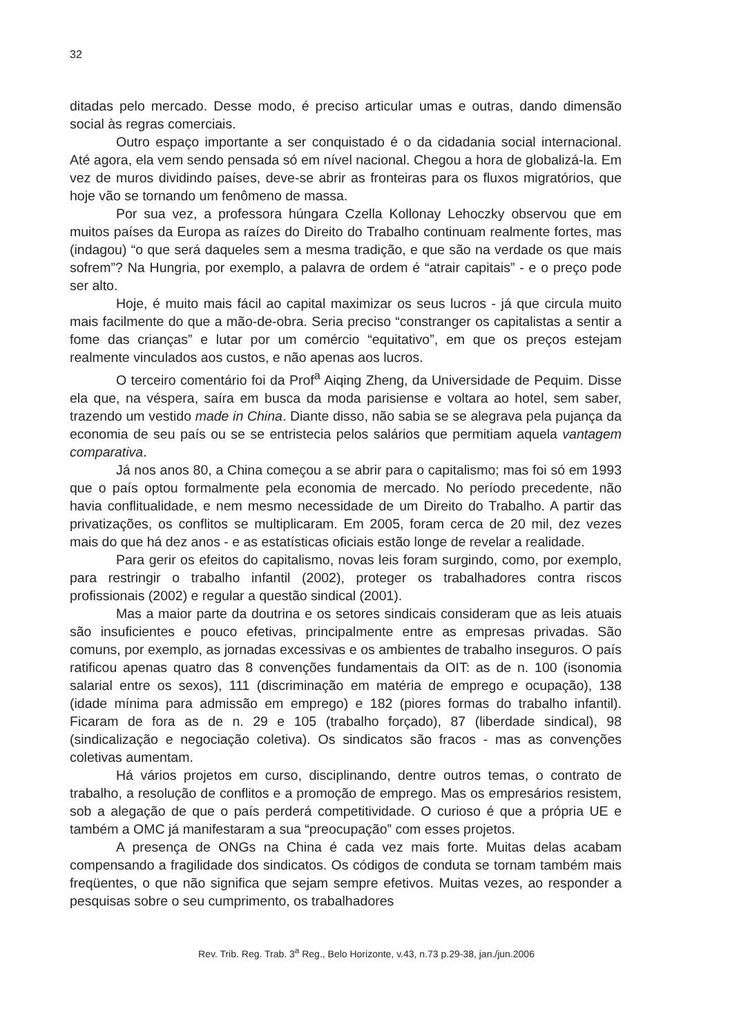32
ditadas pelo mercado. Desse modo, é preciso articular umas e outras, dando dimensão social às regras comerciais.
Outro espaço importante a ser conquistado é o da cidadania social internacional. Até agora, ela vem sendo pensada só em nível nacional. Chegou a hora de globalizá-la. Em vez de muros dividindo países, deve-se abrir as fronteiras para os fluxos migratórios, que hoje vão se tornando um fenômeno de massa.
Por sua vez, a professora húngara Czella Kollonay Lehoczky observou que em muitos países da Europa as raízes do Direito do Trabalho continuam realmente fortes, mas (indagou) “o que será daqueles sem a mesma tradição, e que são na verdade os que mais sofrem”? Na Hungria, por exemplo, a palavra de ordem é “atrair capitais” - e o preço pode ser alto.
Hoje, é muito mais fácil ao capital maximizar os seus lucros - já que circula muito mais facilmente do que a mão-de-obra. Seria preciso “constranger os capitalistas a sentir a fome das crianças” e lutar por um comércio “equitativo”, em que os preços estejam realmente vinculados aos custos, e não apenas aos lucros.
O terceiro comentário foi da Prof<sup>a</sup> Aiqing Zheng, da Universidade de Pequim. Disse ela que, na véspera, saíra em busca da moda parisiense e voltara ao hotel, sem saber, trazendo um vestido made in China. Diante disso, não sabia se se alegrava pela pujança da economia de seu país ou se se entristecia pelos salários que permitiam aquela vantagem comparativa.
Já nos anos 80, a China começou a se abrir para o capitalismo; mas foi só em 1993 que o país optou formalmente pela economia de mercado. No período precedente, não havia conflitualidade, e nem mesmo necessidade de um Direito do Trabalho. A partir das privatizações, os conflitos se multiplicaram. Em 2005, foram cerca de 20 mil, dez vezes mais do que há dez anos - e as estatísticas oficiais estão longe de revelar a realidade.
Para gerir os efeitos do capitalismo, novas leis foram surgindo, como, por exemplo, para restringir o trabalho infantil (2002), proteger os trabalhadores contra riscos profissionais (2002) e regular a questão sindical (2001).
Mas a maior parte da doutrina e os setores sindicais consideram que as leis atuais são insuficientes e pouco efetivas, principalmente entre as empresas privadas. São comuns, por exemplo, as jornadas excessivas e os ambientes de trabalho inseguros. O país ratificou apenas quatro das 8 convenções fundamentais da OIT: as de n. 100 (isonomia salarial entre os sexos), 111 (discriminação em matéria de emprego e ocupação), 138 (idade mínima para admissão em emprego) e 182 (piores formas do trabalho infantil). Ficaram de fora as de n. 29 e 105 (trabalho forçado), 87 (liberdade sindical), 98 (sindicalização e negociação coletiva). Os sindicatos são fracos - mas as convenções coletivas aumentam.
Há vários projetos em curso, disciplinando, dentre outros temas, o contrato de trabalho, a resolução de conflitos e a promoção de emprego. Mas os empresários resistem, sob a alegação de que o país perderá competitividade. O curioso é que a própria UE e também a OMC já manifestaram a sua “preocupação” com esses projetos.
A presença de ONGs na China é cada vez mais forte. Muitas delas acabam compensando a fragilidade dos sindicatos. Os códigos de conduta se tornam também mais freqüentes, o que não significa que sejam sempre efetivos. Muitas vezes, ao responder a pesquisas sobre o seu cumprimento, os trabalhadores
Rev. Trib. Reg. Trab. 3<sup>a</sup> Reg., Belo Horizonte, v.43, n.73 p.29-38, jan./jun.2006